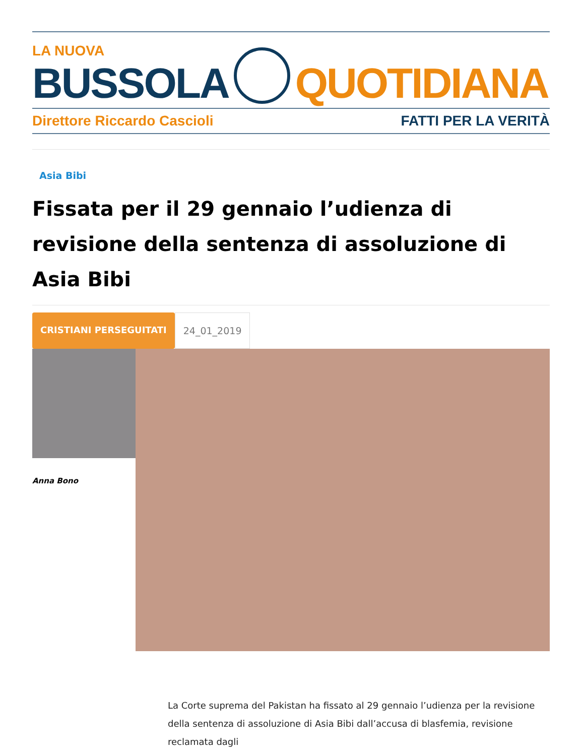LA NUOVA
BUSSOLA
QUOTIDIANA
Direttore Riccardo Cascioli FATTI PER LA VERITÀ
Asia Bibi
Fissata per il 29 gennaio l’udienza di revisione della sentenza di assoluzione di Asia Bibi
CRISTIANI PERSEGUITATI 24_01_2019
Anna Bono
La Corte suprema del Pakistan ha fissato al 29 gennaio l’udienza per la revisione della sentenza di assoluzione di Asia Bibi dall’accusa di blasfemia, revisione reclamata dagli